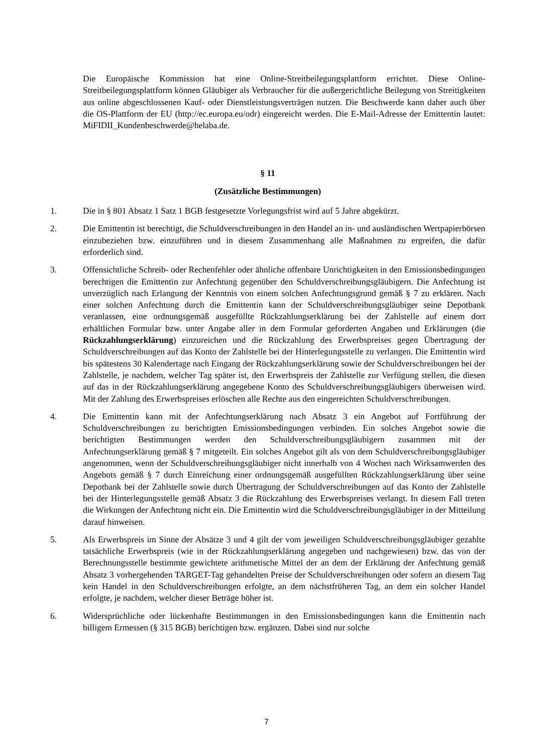Die Europäische Kommission hat eine Online-Streitbeilegungsplattform errichtet. Diese Online-Streitbeilegungsplattform können Gläubiger als Verbraucher für die außergerichtliche Beilegung von Streitigkeiten aus online abgeschlossenen Kauf- oder Dienstleistungsverträgen nutzen. Die Beschwerde kann daher auch über die OS-Plattform der EU (http://ec.europa.eu/odr) eingereicht werden. Die E-Mail-Adresse der Emittentin lautet: MiFIDII_Kundenbeschwerde@helaba.de.
§ 11
(Zusätzliche Bestimmungen)
1. Die in § 801 Absatz 1 Satz 1 BGB festgesetzte Vorlegungsfrist wird auf 5 Jahre abgekürzt.
2. Die Emittentin ist berechtigt, die Schuldverschreibungen in den Handel an in- und ausländischen Wertpapierbörsen einzubeziehen bzw. einzuführen und in diesem Zusammenhang alle Maßnahmen zu ergreifen, die dafür erforderlich sind.
3. Offensichtliche Schreib- oder Rechenfehler oder ähnliche offenbare Unrichtigkeiten in den Emissionsbedingungen berechtigen die Emittentin zur Anfechtung gegenüber den Schuldverschreibungsgläubigern. Die Anfechtung ist unverzüglich nach Erlangung der Kenntnis von einem solchen Anfechtungsgrund gemäß § 7 zu erklären. Nach einer solchen Anfechtung durch die Emittentin kann der Schuldverschreibungsgläubiger seine Depotbank veranlassen, eine ordnungsgemäß ausgefüllte Rückzahlungserklärung bei der Zahlstelle auf einem dort erhältlichen Formular bzw. unter Angabe aller in dem Formular geforderten Angaben und Erklärungen (die Rückzahlungserklärung) einzureichen und die Rückzahlung des Erwerbspreises gegen Übertragung der Schuldverschreibungen auf das Konto der Zahlstelle bei der Hinterlegungsstelle zu verlangen. Die Emittentin wird bis spätestens 30 Kalendertage nach Eingang der Rückzahlungserklärung sowie der Schuldverschreibungen bei der Zahlstelle, je nachdem, welcher Tag später ist, den Erwerbspreis der Zahlstelle zur Verfügung stellen, die diesen auf das in der Rückzahlungserklärung angegebene Konto des Schuldverschreibungsgläubigers überweisen wird. Mit der Zahlung des Erwerbspreises erlöschen alle Rechte aus den eingereichten Schuldverschreibungen.
4. Die Emittentin kann mit der Anfechtungserklärung nach Absatz 3 ein Angebot auf Fortführung der Schuldverschreibungen zu berichtigten Emissionsbedingungen verbinden. Ein solches Angebot sowie die berichtigten Bestimmungen werden den Schuldverschreibungsgläubigern zusammen mit der Anfechtungserklärung gemäß § 7 mitgeteilt. Ein solches Angebot gilt als von dem Schuldverschreibungsgläubiger angenommen, wenn der Schuldverschreibungsgläubiger nicht innerhalb von 4 Wochen nach Wirksamwerden des Angebots gemäß § 7 durch Einreichung einer ordnungsgemäß ausgefüllten Rückzahlungserklärung über seine Depotbank bei der Zahlstelle sowie durch Übertragung der Schuldverschreibungen auf das Konto der Zahlstelle bei der Hinterlegungsstelle gemäß Absatz 3 die Rückzahlung des Erwerbspreises verlangt. In diesem Fall treten die Wirkungen der Anfechtung nicht ein. Die Emittentin wird die Schuldverschreibungsgläubiger in der Mitteilung darauf hinweisen.
5. Als Erwerbspreis im Sinne der Absätze 3 und 4 gilt der vom jeweiligen Schuldverschreibungsgläubiger gezahlte tatsächliche Erwerbspreis (wie in der Rückzahlungserklärung angegeben und nachgewiesen) bzw. das von der Berechnungsstelle bestimmte gewichtete arithmetische Mittel der an dem der Erklärung der Anfechtung gemäß Absatz 3 vorhergehenden TARGET-Tag gehandelten Preise der Schuldverschreibungen oder sofern an diesem Tag kein Handel in den Schuldverschreibungen erfolgte, an dem nächstfrüheren Tag, an dem ein solcher Handel erfolgte, je nachdem, welcher dieser Beträge höher ist.
6. Widersprüchliche oder lückenhafte Bestimmungen in den Emissionsbedingungen kann die Emittentin nach billigem Ermessen (§ 315 BGB) berichtigen bzw. ergänzen. Dabei sind nur solche
7